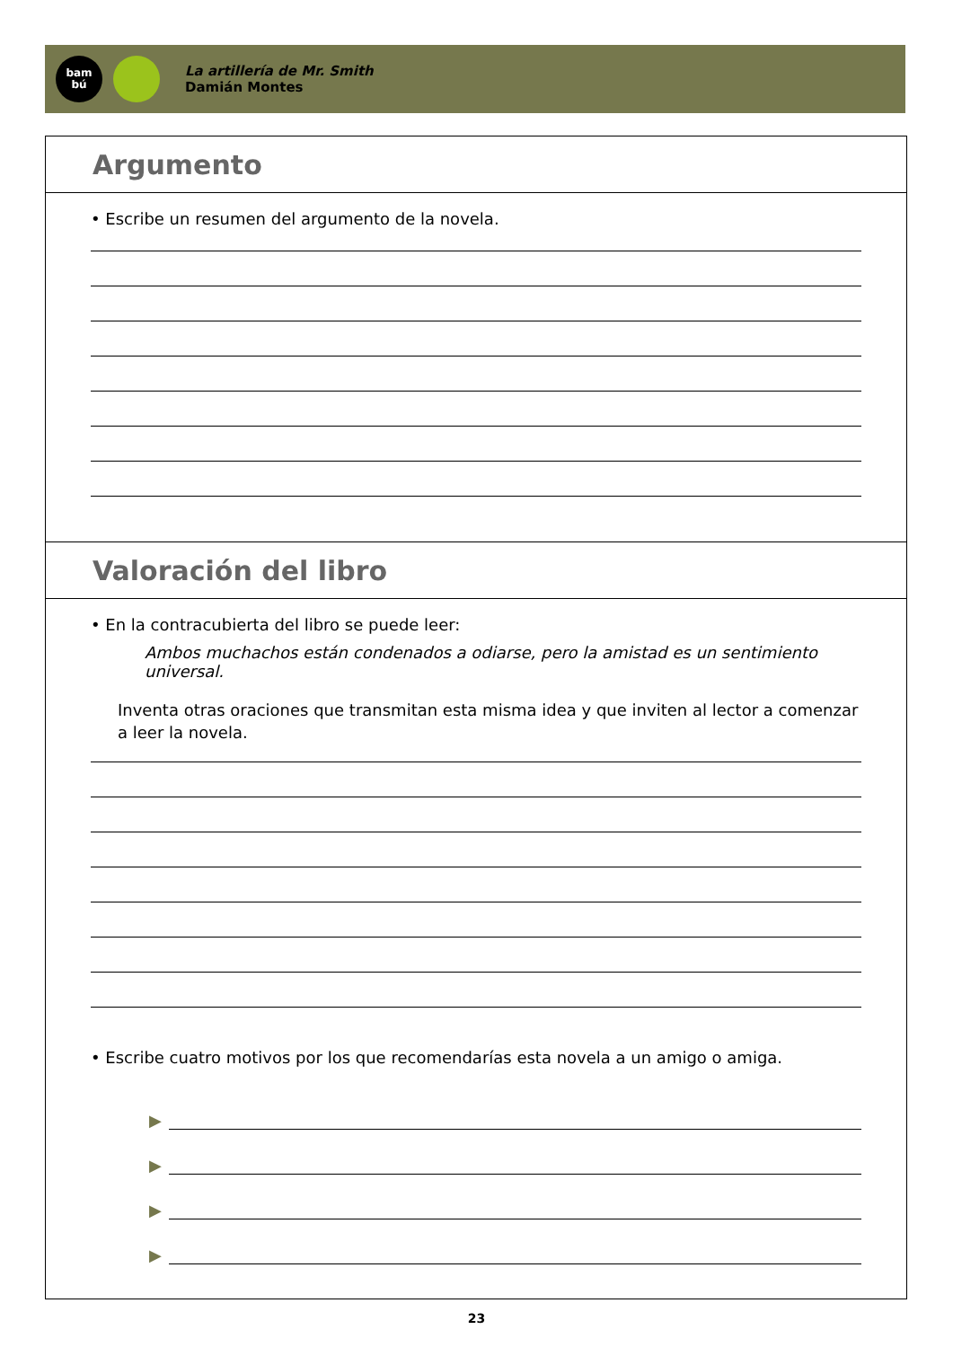bam
bú
La artillería de Mr. Smith
Damián Montes
Argumento
• Escribe un resumen del argumento de la novela.
Valoración del libro
• En la contracubierta del libro se puede leer:
Ambos muchachos están condenados a odiarse, pero la amistad es un sentimiento universal.
Inventa otras oraciones que transmitan esta misma idea y que inviten al lector a comenzar a leer la novela.
• Escribe cuatro motivos por los que recomendarías esta novela a un amigo o amiga.
▶
▶
▶
▶
23